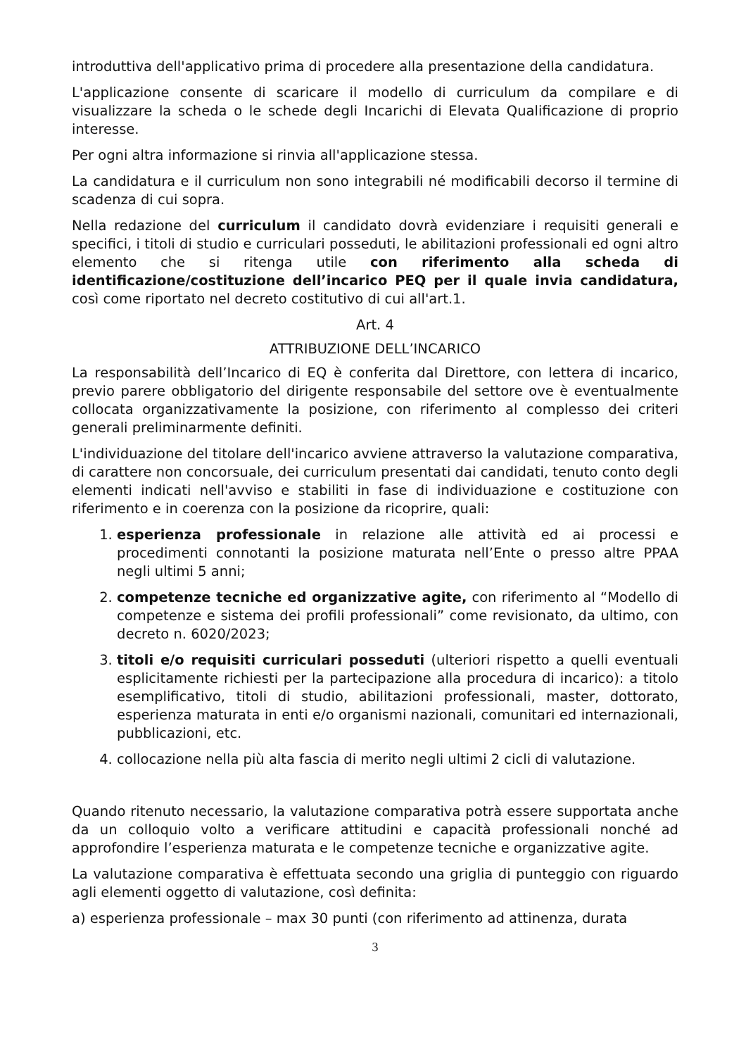introduttiva dell'applicativo prima di procedere alla presentazione della candidatura.
L'applicazione consente di scaricare il modello di curriculum da compilare e di visualizzare la scheda o le schede degli Incarichi di Elevata Qualificazione di proprio interesse.
Per ogni altra informazione si rinvia all'applicazione stessa.
La candidatura e il curriculum non sono integrabili né modificabili decorso il termine di scadenza di cui sopra.
Nella redazione del curriculum il candidato dovrà evidenziare i requisiti generali e specifici, i titoli di studio e curriculari posseduti, le abilitazioni professionali ed ogni altro elemento che si ritenga utile con riferimento alla scheda di identificazione/costituzione dell’incarico PEQ per il quale invia candidatura, così come riportato nel decreto costitutivo di cui all'art.1.
Art. 4
ATTRIBUZIONE DELL’INCARICO
La responsabilità dell’Incarico di EQ è conferita dal Direttore, con lettera di incarico, previo parere obbligatorio del dirigente responsabile del settore ove è eventualmente collocata organizzativamente la posizione, con riferimento al complesso dei criteri generali preliminarmente definiti.
L'individuazione del titolare dell'incarico avviene attraverso la valutazione comparativa, di carattere non concorsuale, dei curriculum presentati dai candidati, tenuto conto degli elementi indicati nell'avviso e stabiliti in fase di individuazione e costituzione con riferimento e in coerenza con la posizione da ricoprire, quali:
1. esperienza professionale in relazione alle attività ed ai processi e procedimenti connotanti la posizione maturata nell’Ente o presso altre PPAA negli ultimi 5 anni;
2. competenze tecniche ed organizzative agite, con riferimento al “Modello di competenze e sistema dei profili professionali” come revisionato, da ultimo, con decreto n. 6020/2023;
3. titoli e/o requisiti curriculari posseduti (ulteriori rispetto a quelli eventuali esplicitamente richiesti per la partecipazione alla procedura di incarico): a titolo esemplificativo, titoli di studio, abilitazioni professionali, master, dottorato, esperienza maturata in enti e/o organismi nazionali, comunitari ed internazionali, pubblicazioni, etc.
4. collocazione nella più alta fascia di merito negli ultimi 2 cicli di valutazione.
Quando ritenuto necessario, la valutazione comparativa potrà essere supportata anche da un colloquio volto a verificare attitudini e capacità professionali nonché ad approfondire l’esperienza maturata e le competenze tecniche e organizzative agite.
La valutazione comparativa è effettuata secondo una griglia di punteggio con riguardo agli elementi oggetto di valutazione, così definita:
a) esperienza professionale – max 30 punti (con riferimento ad attinenza, durata
3